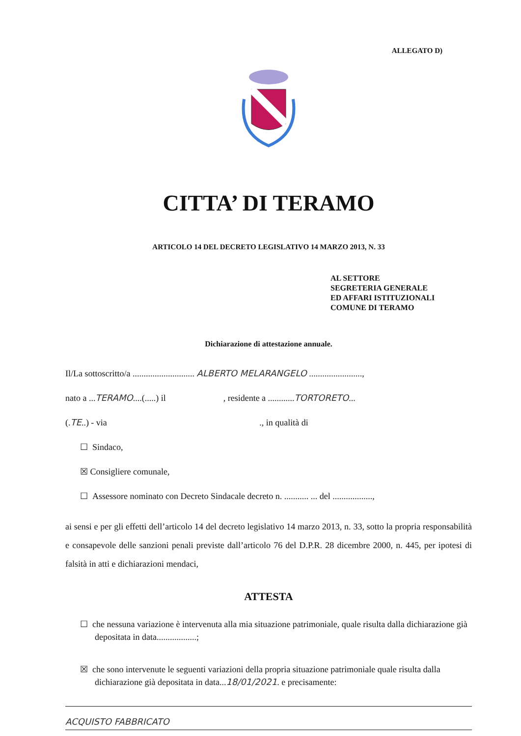ALLEGATO D)
CITTA’ DI TERAMO
ARTICOLO 14 DEL DECRETO LEGISLATIVO 14 MARZO 2013, N. 33
AL SETTORE
SEGRETERIA GENERALE
ED AFFARI ISTITUZIONALI
COMUNE DI TERAMO
Dichiarazione di attestazione annuale.
Il/La sottoscritto/a ............................ ALBERTO MELARANGELO ........................,
nato a ...TERAMO....(.....) il , residente a ............TORTORETO...
(.TE..) - via ., in qualità di
☐ Sindaco,
☒ Consigliere comunale,
☐ Assessore nominato con Decreto Sindacale decreto n. ........... ... del ..................,
ai sensi e per gli effetti dell’articolo 14 del decreto legislativo 14 marzo 2013, n. 33, sotto la propria responsabilità e consapevole delle sanzioni penali previste dall’articolo 76 del D.P.R. 28 dicembre 2000, n. 445, per ipotesi di falsità in atti e dichiarazioni mendaci,
ATTESTA
☐ che nessuna variazione è intervenuta alla mia situazione patrimoniale, quale risulta dalla dichiarazione già depositata in data..................;
☒ che sono intervenute le seguenti variazioni della propria situazione patrimoniale quale risulta dalla dichiarazione già depositata in data...18/01/2021. e precisamente:
ACQUISTO FABBRICATO